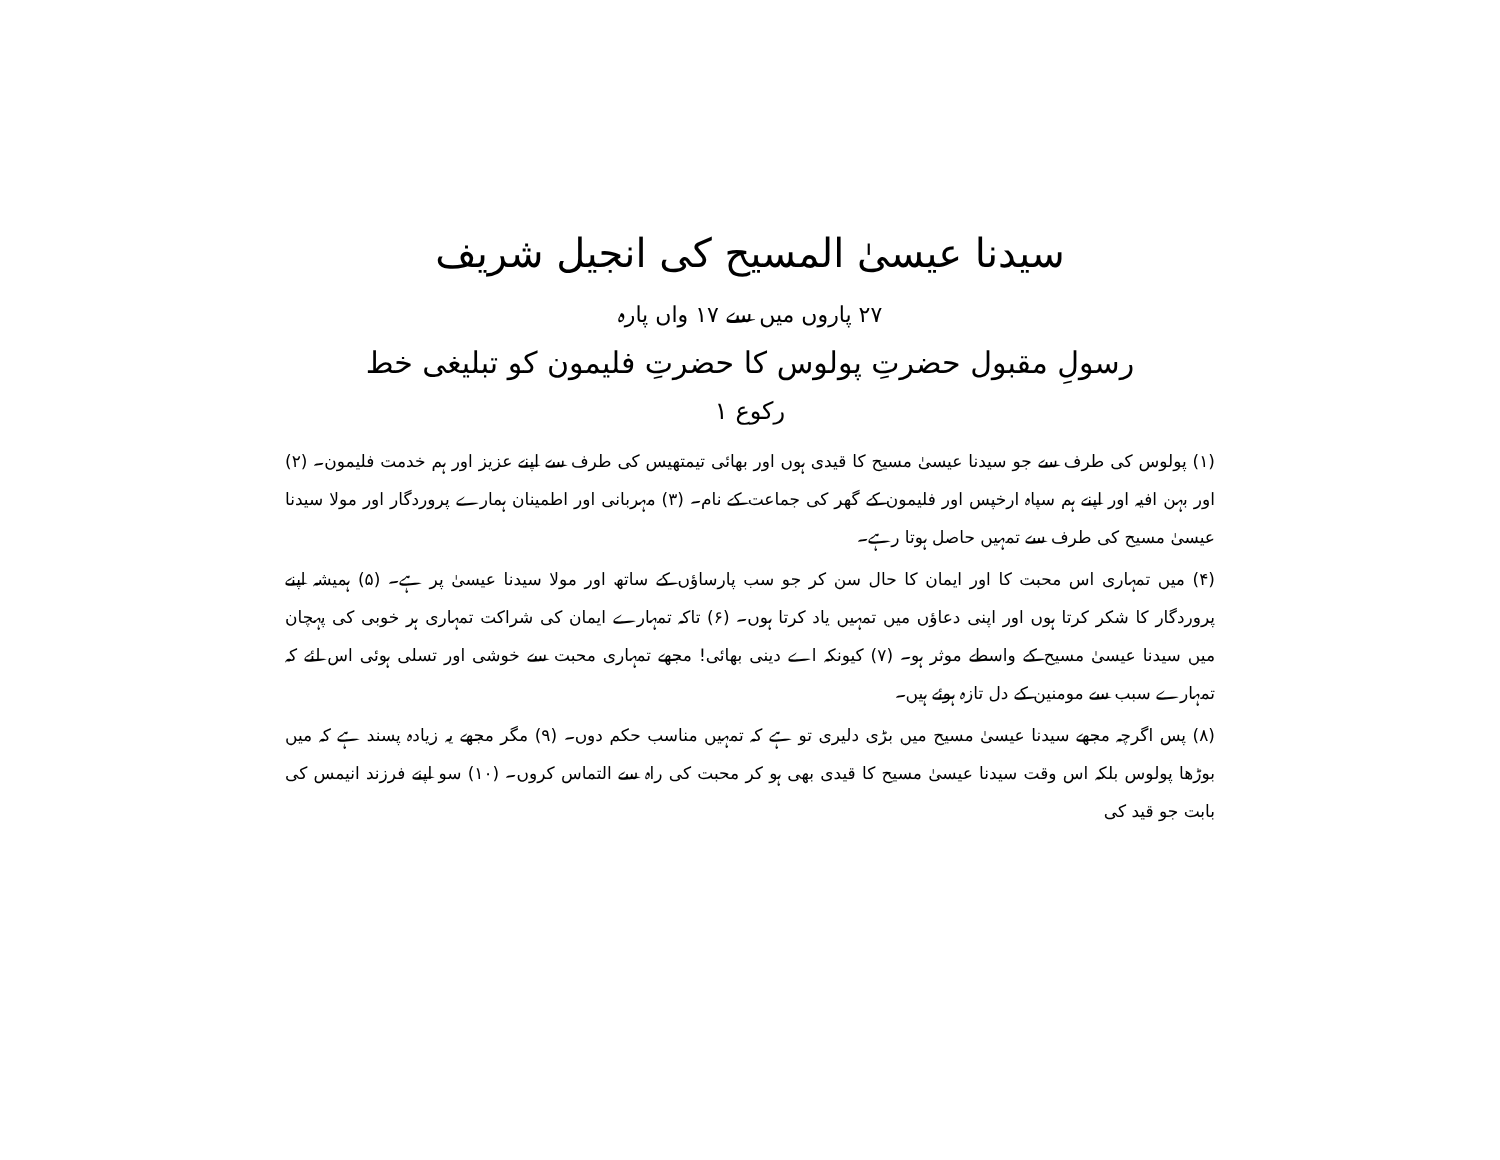سیدنا عیسیٰ المسیح کی انجیل شریف
۲۷ پاروں میں سے ۱۷ واں پارہ
رسولِ مقبول حضرتِ پولوس کا حضرتِ فلیمون کو تبلیغی خط
رکوع ۱
(۱) پولوس کی طرف سے جو سیدنا عیسیٰ مسیح کا قیدی ہوں اور بھائی تیمتھیس کی طرف سے اپنے عزیز اور ہم خدمت فلیمون۔ (۲) اور بہن افیہ اور اپنے ہم سپاہ ارخپس اور فلیمون کے گھر کی جماعت کے نام۔ (۳) مہربانی اور اطمینان ہمارے پروردگار اور مولا سیدنا عیسیٰ مسیح کی طرف سے تمہیں حاصل ہوتا رہے۔
(۴) میں تمہاری اس محبت کا اور ایمان کا حال سن کر جو سب پارساؤں کے ساتھ اور مولا سیدنا عیسیٰ پر ہے۔ (۵) ہمیشہ اپنے پروردگار کا شکر کرتا ہوں اور اپنی دعاؤں میں تمہیں یاد کرتا ہوں۔ (۶) تاکہ تمہارے ایمان کی شراکت تمہاری ہر خوبی کی پہچان میں سیدنا عیسیٰ مسیح کے واسطے موثر ہو۔ (۷) کیونکہ اے دینی بھائی! مجھے تمہاری محبت سے خوشی اور تسلی ہوئی اس لئے کہ تمہارے سبب سے مومنین کے دل تازہ ہوئے ہیں۔
(۸) پس اگرچہ مجھے سیدنا عیسیٰ مسیح میں بڑی دلیری تو ہے کہ تمہیں مناسب حکم دوں۔ (۹) مگر مجھے یہ زیادہ پسند ہے کہ میں بوڑھا پولوس بلکہ اس وقت سیدنا عیسیٰ مسیح کا قیدی بھی ہو کر محبت کی راہ سے التماس کروں۔ (۱۰) سو اپنے فرزند انیمس کی بابت جو قید کی